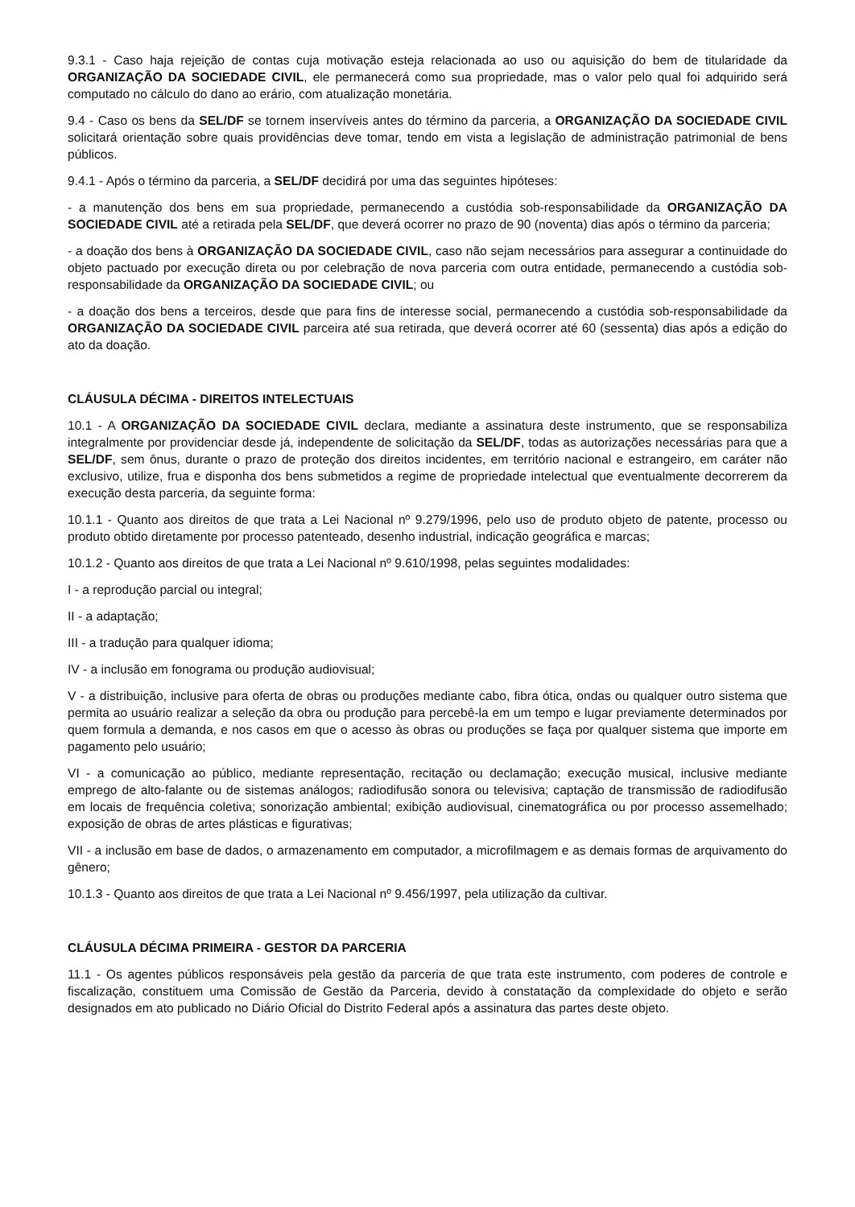9.3.1 - Caso haja rejeição de contas cuja motivação esteja relacionada ao uso ou aquisição do bem de titularidade da ORGANIZAÇÃO DA SOCIEDADE CIVIL, ele permanecerá como sua propriedade, mas o valor pelo qual foi adquirido será computado no cálculo do dano ao erário, com atualização monetária.
9.4 - Caso os bens da SEL/DF se tornem inservíveis antes do término da parceria, a ORGANIZAÇÃO DA SOCIEDADE CIVIL solicitará orientação sobre quais providências deve tomar, tendo em vista a legislação de administração patrimonial de bens públicos.
9.4.1 - Após o término da parceria, a SEL/DF decidirá por uma das seguintes hipóteses:
- a manutenção dos bens em sua propriedade, permanecendo a custódia sob-responsabilidade da ORGANIZAÇÃO DA SOCIEDADE CIVIL até a retirada pela SEL/DF, que deverá ocorrer no prazo de 90 (noventa) dias após o término da parceria;
- a doação dos bens à ORGANIZAÇÃO DA SOCIEDADE CIVIL, caso não sejam necessários para assegurar a continuidade do objeto pactuado por execução direta ou por celebração de nova parceria com outra entidade, permanecendo a custódia sob-responsabilidade da ORGANIZAÇÃO DA SOCIEDADE CIVIL; ou
- a doação dos bens a terceiros, desde que para fins de interesse social, permanecendo a custódia sob-responsabilidade da ORGANIZAÇÃO DA SOCIEDADE CIVIL parceira até sua retirada, que deverá ocorrer até 60 (sessenta) dias após a edição do ato da doação.
CLÁUSULA DÉCIMA - DIREITOS INTELECTUAIS
10.1 - A ORGANIZAÇÃO DA SOCIEDADE CIVIL declara, mediante a assinatura deste instrumento, que se responsabiliza integralmente por providenciar desde já, independente de solicitação da SEL/DF, todas as autorizações necessárias para que a SEL/DF, sem ônus, durante o prazo de proteção dos direitos incidentes, em território nacional e estrangeiro, em caráter não exclusivo, utilize, frua e disponha dos bens submetidos a regime de propriedade intelectual que eventualmente decorrerem da execução desta parceria, da seguinte forma:
10.1.1 - Quanto aos direitos de que trata a Lei Nacional nº 9.279/1996, pelo uso de produto objeto de patente, processo ou produto obtido diretamente por processo patenteado, desenho industrial, indicação geográfica e marcas;
10.1.2 - Quanto aos direitos de que trata a Lei Nacional nº 9.610/1998, pelas seguintes modalidades:
I - a reprodução parcial ou integral;
II - a adaptação;
III - a tradução para qualquer idioma;
IV - a inclusão em fonograma ou produção audiovisual;
V - a distribuição, inclusive para oferta de obras ou produções mediante cabo, fibra ótica, ondas ou qualquer outro sistema que permita ao usuário realizar a seleção da obra ou produção para percebê-la em um tempo e lugar previamente determinados por quem formula a demanda, e nos casos em que o acesso às obras ou produções se faça por qualquer sistema que importe em pagamento pelo usuário;
VI - a comunicação ao público, mediante representação, recitação ou declamação; execução musical, inclusive mediante emprego de alto-falante ou de sistemas análogos; radiodifusão sonora ou televisiva; captação de transmissão de radiodifusão em locais de frequência coletiva; sonorização ambiental; exibição audiovisual, cinematográfica ou por processo assemelhado; exposição de obras de artes plásticas e figurativas;
VII - a inclusão em base de dados, o armazenamento em computador, a microfilmagem e as demais formas de arquivamento do gênero;
10.1.3 - Quanto aos direitos de que trata a Lei Nacional nº 9.456/1997, pela utilização da cultivar.
CLÁUSULA DÉCIMA PRIMEIRA - GESTOR DA PARCERIA
11.1 - Os agentes públicos responsáveis pela gestão da parceria de que trata este instrumento, com poderes de controle e fiscalização, constituem uma Comissão de Gestão da Parceria, devido à constatação da complexidade do objeto e serão designados em ato publicado no Diário Oficial do Distrito Federal após a assinatura das partes deste objeto.